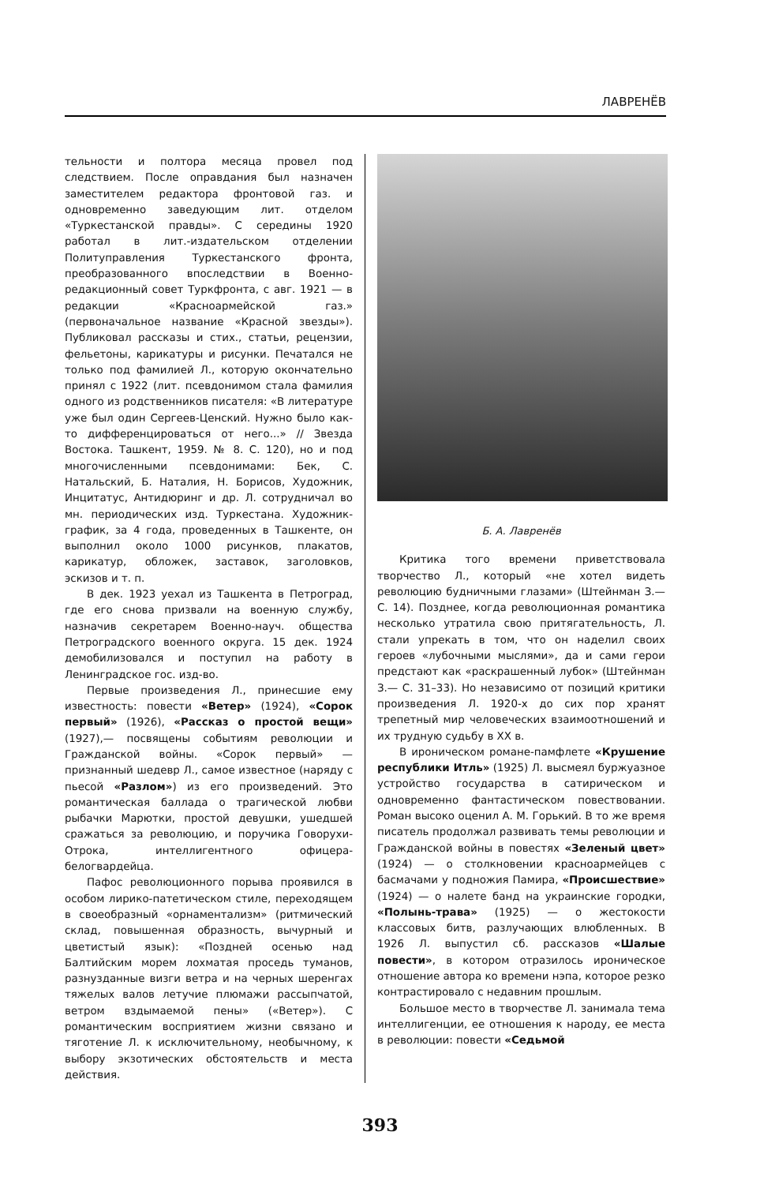ЛАВРЕНЁВ
тельности и полтора месяца провел под следствием. После оправдания был назначен заместителем редактора фронтовой газ. и одновременно заведующим лит. отделом «Туркестанской правды». С середины 1920 работал в лит.-издательском отделении Политуправления Туркестанского фронта, преобразованного впоследствии в Военно-редакционный совет Туркфронта, с авг. 1921 — в редакции «Красноармейской газ.» (первоначальное название «Красной звезды»). Публиковал рассказы и стих., статьи, рецензии, фельетоны, карикатуры и рисунки. Печатался не только под фамилией Л., которую окончательно принял с 1922 (лит. псевдонимом стала фамилия одного из родственников писателя: «В литературе уже был один Сергеев-Ценский. Нужно было как-то дифференцироваться от него...» // Звезда Востока. Ташкент, 1959. № 8. С. 120), но и под многочисленными псевдонимами: Бек, С. Натальский, Б. Наталия, Н. Борисов, Художник, Инцитатус, Антидюринг и др. Л. сотрудничал во мн. периодических изд. Туркестана. Художник-график, за 4 года, проведенных в Ташкенте, он выполнил около 1000 рисунков, плакатов, карикатур, обложек, заставок, заголовков, эскизов и т. п.
В дек. 1923 уехал из Ташкента в Петроград, где его снова призвали на военную службу, назначив секретарем Военно-науч. общества Петроградского военного округа. 15 дек. 1924 демобилизовался и поступил на работу в Ленинградское гос. изд-во.
Первые произведения Л., принесшие ему известность: повести «Ветер» (1924), «Сорок первый» (1926), «Рассказ о простой вещи» (1927),— посвящены событиям революции и Гражданской войны. «Сорок первый» — признанный шедевр Л., самое известное (наряду с пьесой «Разлом») из его произведений. Это романтическая баллада о трагической любви рыбачки Марютки, простой девушки, ушедшей сражаться за революцию, и поручика Говорухи-Отрока, интеллигентного офицера-белогвардейца.
Пафос революционного порыва проявился в особом лирико-патетическом стиле, переходящем в своеобразный «орнаментализм» (ритмический склад, повышенная образность, вычурный и цветистый язык): «Поздней осенью над Балтийским морем лохматая проседь туманов, разнузданные визги ветра и на черных шеренгах тяжелых валов летучие плюмажи рассыпчатой, ветром вздымаемой пены» («Ветер»). С романтическим восприятием жизни связано и тяготение Л. к исключительному, необычному, к выбору экзотических обстоятельств и места действия.
Б. А. Лавренёв
Критика того времени приветствовала творчество Л., который «не хотел видеть революцию будничными глазами» (Штейнман З.— С. 14). Позднее, когда революционная романтика несколько утратила свою притягательность, Л. стали упрекать в том, что он наделил своих героев «лубочными мыслями», да и сами герои предстают как «раскрашенный лубок» (Штейнман З.— С. 31–33). Но независимо от позиций критики произведения Л. 1920-х до сих пор хранят трепетный мир человеческих взаимоотношений и их трудную судьбу в XX в.
В ироническом романе-памфлете «Крушение республики Итль» (1925) Л. высмеял буржуазное устройство государства в сатирическом и одновременно фантастическом повествовании. Роман высоко оценил А. М. Горький. В то же время писатель продолжал развивать темы революции и Гражданской войны в повестях «Зеленый цвет» (1924) — о столкновении красноармейцев с басмачами у подножия Памира, «Происшествие» (1924) — о налете банд на украинские городки, «Полынь-трава» (1925) — о жестокости классовых битв, разлучающих влюбленных. В 1926 Л. выпустил сб. рассказов «Шалые повести», в котором отразилось ироническое отношение автора ко времени нэпа, которое резко контрастировало с недавним прошлым.
Большое место в творчестве Л. занимала тема интеллигенции, ее отношения к народу, ее места в революции: повести «Седьмой
393